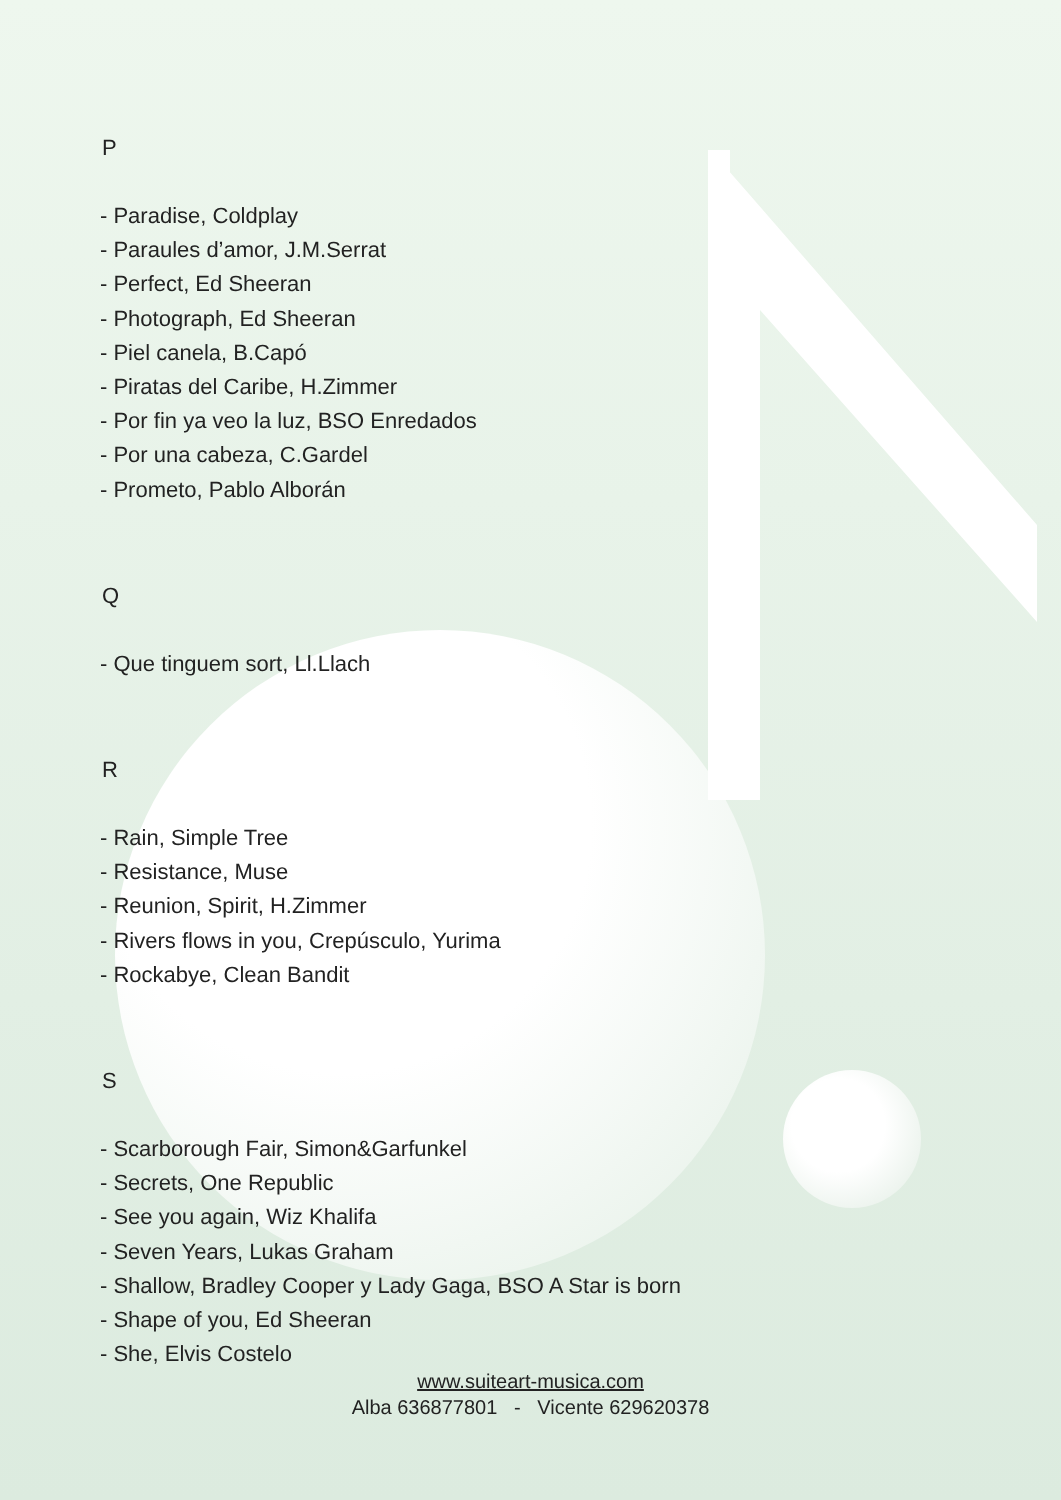P
- Paradise, Coldplay
- Paraules d’amor, J.M.Serrat
- Perfect, Ed Sheeran
- Photograph, Ed Sheeran
- Piel canela, B.Capó
- Piratas del Caribe, H.Zimmer
- Por fin ya veo la luz, BSO Enredados
- Por una cabeza, C.Gardel
- Prometo, Pablo Alborán
Q
- Que tinguem sort, Ll.Llach
R
- Rain, Simple Tree
- Resistance, Muse
- Reunion, Spirit, H.Zimmer
- Rivers flows in you, Crepúsculo, Yurima
- Rockabye, Clean Bandit
S
- Scarborough Fair, Simon&Garfunkel
- Secrets, One Republic
- See you again, Wiz Khalifa
- Seven Years, Lukas Graham
- Shallow, Bradley Cooper y Lady Gaga, BSO A Star is born
- Shape of you, Ed Sheeran
- She, Elvis Costelo
www.suiteart-musica.com
Alba 636877801 - Vicente 629620378